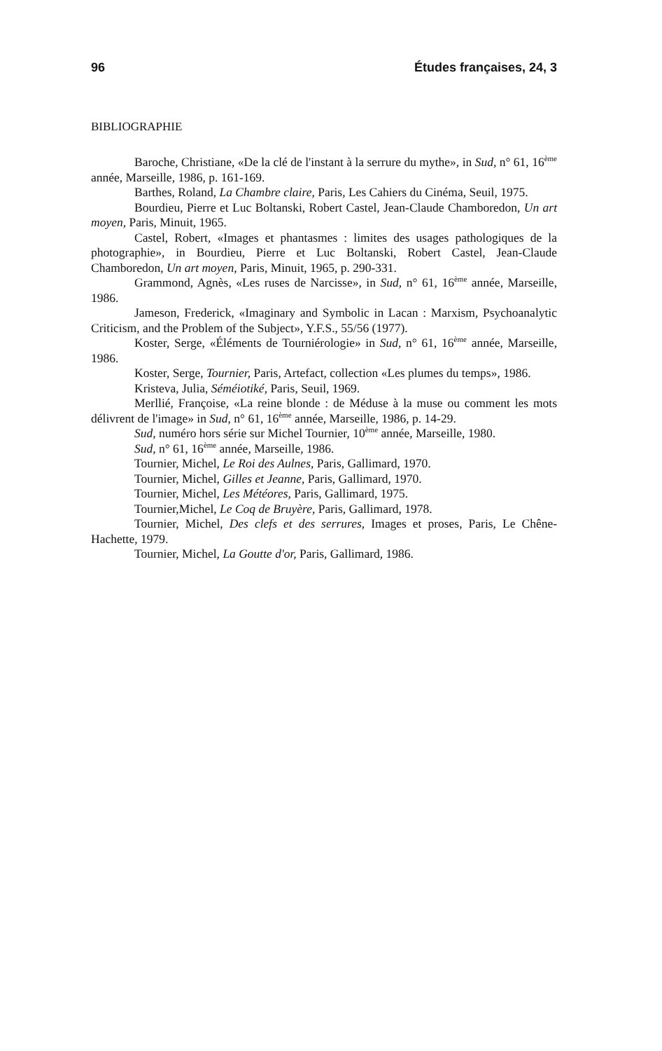96 Études françaises, 24, 3
BIBLIOGRAPHIE
Baroche, Christiane, «De la clé de l'instant à la serrure du mythe», in Sud, n° 61, 16<sup>ème</sup> année, Marseille, 1986, p. 161-169.
Barthes, Roland, La Chambre claire, Paris, Les Cahiers du Cinéma, Seuil, 1975.
Bourdieu, Pierre et Luc Boltanski, Robert Castel, Jean-Claude Chamboredon, Un art moyen, Paris, Minuit, 1965.
Castel, Robert, «Images et phantasmes : limites des usages pathologiques de la photographie», in Bourdieu, Pierre et Luc Boltanski, Robert Castel, Jean-Claude Chamboredon, Un art moyen, Paris, Minuit, 1965, p. 290-331.
Grammond, Agnès, «Les ruses de Narcisse», in Sud, n° 61, 16<sup>ème</sup> année, Marseille, 1986.
Jameson, Frederick, «Imaginary and Symbolic in Lacan : Marxism, Psychoanalytic Criticism, and the Problem of the Subject», Y.F.S., 55/56 (1977).
Koster, Serge, «Éléments de Tourniérologie» in Sud, n° 61, 16<sup>ème</sup> année, Marseille, 1986.
Koster, Serge, Tournier, Paris, Artefact, collection «Les plumes du temps», 1986.
Kristeva, Julia, Séméiotiké, Paris, Seuil, 1969.
Merllié, Françoise, «La reine blonde : de Méduse à la muse ou comment les mots délivrent de l'image» in Sud, n° 61, 16<sup>ème</sup> année, Marseille, 1986, p. 14-29.
Sud, numéro hors série sur Michel Tournier, 10<sup>ème</sup> année, Marseille, 1980.
Sud, n° 61, 16<sup>ème</sup> année, Marseille, 1986.
Tournier, Michel, Le Roi des Aulnes, Paris, Gallimard, 1970.
Tournier, Michel, Gilles et Jeanne, Paris, Gallimard, 1970.
Tournier, Michel, Les Météores, Paris, Gallimard, 1975.
Tournier,Michel, Le Coq de Bruyère, Paris, Gallimard, 1978.
Tournier, Michel, Des clefs et des serrures, Images et proses, Paris, Le Chêne-Hachette, 1979.
Tournier, Michel, La Goutte d'or, Paris, Gallimard, 1986.